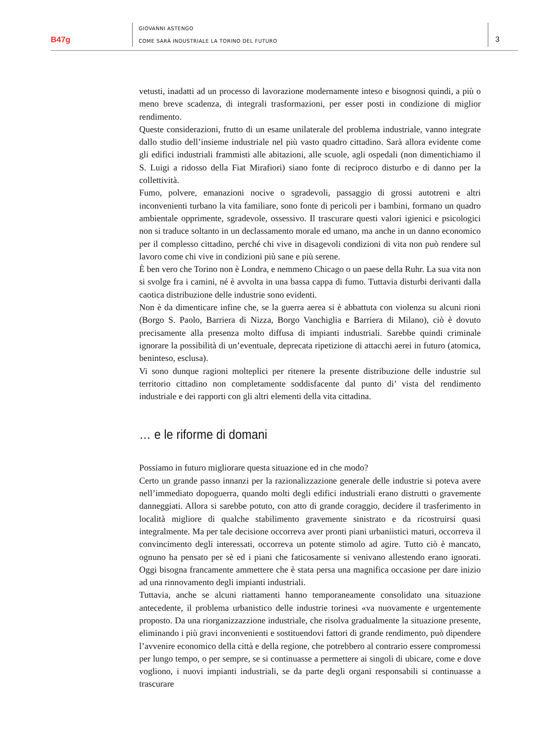B47g
GIOVANNI ASTENGO
COME SARÀ INDUSTRIALE LA TORINO DEL FUTURO
3
vetusti, inadatti ad un processo di lavorazione modernamente inteso e bisognosi quindi, a più o meno breve scadenza, di integrali trasformazioni, per esser posti in condizione di miglior rendimento.
Queste considerazioni, frutto di un esame unilaterale del problema industriale, vanno integrate dallo studio dell’insieme industriale nel più vasto quadro cittadino. Sarà allora evidente come gli edifici industriali frammisti alle abitazioni, alle scuole, agli ospedali (non dimentichiamo il S. Luigi a ridosso della Fiat Mirafiori) siano fonte di reciproco disturbo e di danno per la collettività.
Fumo, polvere, emanazioni nocive o sgradevoli, passaggio di grossi autotreni e altri inconvenienti turbano la vita familiare, sono fonte di pericoli per i bambini, formano un quadro ambientale opprimente, sgradevole, ossessivo. Il trascurare questi valori igienici e psicologici non si traduce soltanto in un declassamento morale ed umano, ma anche in un danno economico per il complesso cittadino, perché chi vive in disagevoli condizioni di vita non può rendere sul lavoro come chi vive in condizioni più sane e più serene.
È ben vero che Torino non è Londra, e nemmeno Chicago o un paese della Ruhr. La sua vita non si svolge fra i camini, né è avvolta in una bassa cappa di fumo. Tuttavia disturbi derivanti dalla caotica distribuzione delle industrie sono evidenti.
Non è da dimenticare infine che, se la guerra aerea si è abbattuta con violenza su alcuni rioni (Borgo S. Paolo, Barriera di Nizza, Borgo Vanchiglia e Barriera di Milano), ciò è dovuto precisamente alla presenza molto diffusa di impianti industriali. Sarebbe quindi criminale ignorare la possibilità di un’eventuale, deprecata ripetizione di attacchi aerei in futuro (atomica, beninteso, esclusa).
Vi sono dunque ragioni molteplici per ritenere la presente distribuzione delle industrie sul territorio cittadino non completamente soddisfacente dal punto di’ vista del rendimento industriale e dei rapporti con gli altri elementi della vita cittadina.
… e le riforme di domani
Possiamo in futuro migliorare questa situazione ed in che modo?
Certo un grande passo innanzi per la razionalizzazione generale delle industrie si poteva avere nell’immediato dopoguerra, quando molti degli edifici industriali erano distrutti o gravemente danneggiati. Allora si sarebbe potuto, con atto di grande coraggio, decidere il trasferimento in località migliore di qualche stabilimento gravemente sinistrato e da ricostruirsi quasi integralmente. Ma per tale decisione occorreva aver pronti piani urbaniistici maturi, occorreva il convincimento degli interessati, occorreva un potente stimolo ad agire. Tutto ciò è mancato, ognuno ha pensato per sè ed i piani che faticosamente si venivano allestendo erano ignorati. Oggi bisogna francamente ammettere che è stata persa una magnifica occasione per dare inizio ad una rinnovamento degli impianti industriali.
Tuttavia, anche se alcuni riattamenti hanno temporaneamente consolidato una situazione antecedente, il problema urbanistico delle industrie torinesi «va nuovamente e urgentemente proposto. Da una riorganizzazzione industriale, che risolva gradualmente la situazione presente, eliminando i più gravi inconvenienti e sostituendovi fattori di grande rendimento, può dipendere l’avvenire economico della città e della regione, che potrebbero al contrario essere compromessi per lungo tempo, o per sempre, se si continuasse a permettere ai singoli di ubicare, come e dove vogliono, i nuovi impianti industriali, se da parte degli organi responsabili si continuasse a trascurare